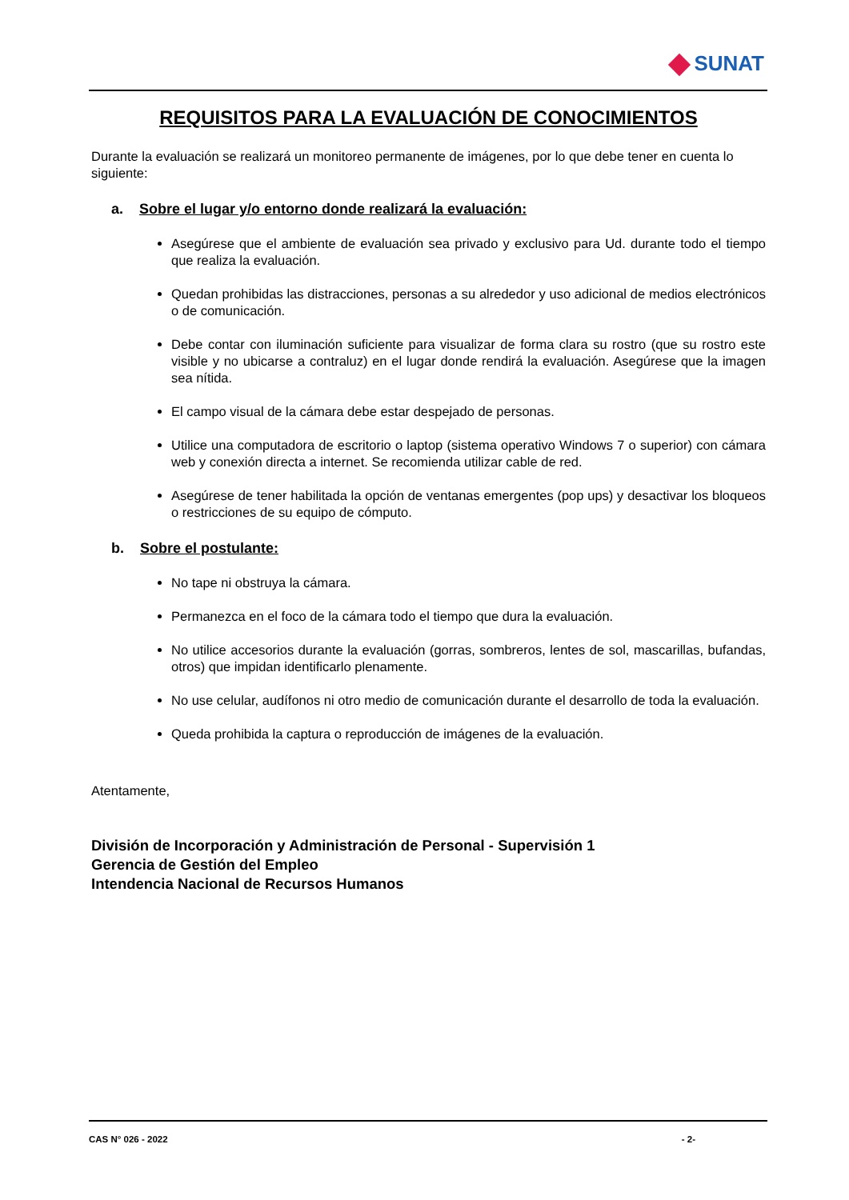SUNAT
REQUISITOS PARA LA EVALUACIÓN DE CONOCIMIENTOS
Durante la evaluación se realizará un monitoreo permanente de imágenes, por lo que debe tener en cuenta lo siguiente:
a. Sobre el lugar y/o entorno donde realizará la evaluación:
Asegúrese que el ambiente de evaluación sea privado y exclusivo para Ud. durante todo el tiempo que realiza la evaluación.
Quedan prohibidas las distracciones, personas a su alrededor y uso adicional de medios electrónicos o de comunicación.
Debe contar con iluminación suficiente para visualizar de forma clara su rostro (que su rostro este visible y no ubicarse a contraluz) en el lugar donde rendirá la evaluación. Asegúrese que la imagen sea nítida.
El campo visual de la cámara debe estar despejado de personas.
Utilice una computadora de escritorio o laptop (sistema operativo Windows 7 o superior) con cámara web y conexión directa a internet. Se recomienda utilizar cable de red.
Asegúrese de tener habilitada la opción de ventanas emergentes (pop ups) y desactivar los bloqueos o restricciones de su equipo de cómputo.
b. Sobre el postulante:
No tape ni obstruya la cámara.
Permanezca en el foco de la cámara todo el tiempo que dura la evaluación.
No utilice accesorios durante la evaluación (gorras, sombreros, lentes de sol, mascarillas, bufandas, otros) que impidan identificarlo plenamente.
No use celular, audífonos ni otro medio de comunicación durante el desarrollo de toda la evaluación.
Queda prohibida la captura o reproducción de imágenes de la evaluación.
Atentamente,
División de Incorporación y Administración de Personal - Supervisión 1
Gerencia de Gestión del Empleo
Intendencia Nacional de Recursos Humanos
CAS N° 026 - 2022 - 2-